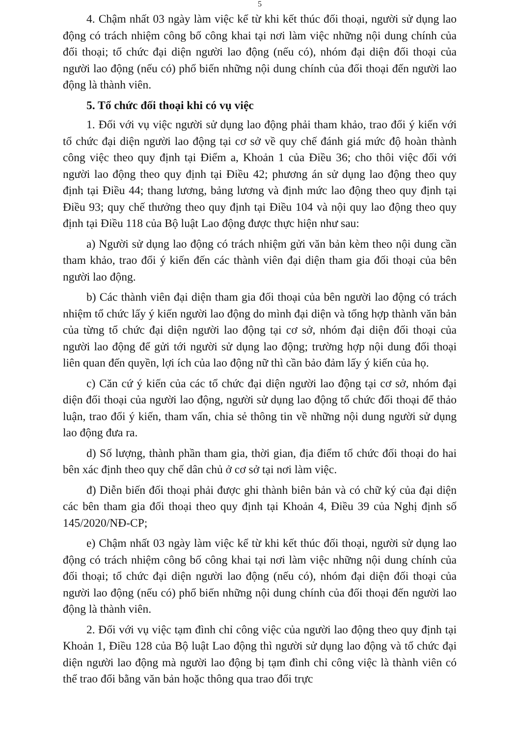5
4. Chậm nhất 03 ngày làm việc kể từ khi kết thúc đối thoại, người sử dụng lao động có trách nhiệm công bố công khai tại nơi làm việc những nội dung chính của đối thoại; tổ chức đại diện người lao động (nếu có), nhóm đại diện đối thoại của người lao động (nếu có) phổ biến những nội dung chính của đối thoại đến người lao động là thành viên.
5. Tổ chức đối thoại khi có vụ việc
1. Đối với vụ việc người sử dụng lao động phải tham khảo, trao đổi ý kiến với tổ chức đại diện người lao động tại cơ sở về quy chế đánh giá mức độ hoàn thành công việc theo quy định tại Điểm a, Khoản 1 của Điều 36; cho thôi việc đối với người lao động theo quy định tại Điều 42; phương án sử dụng lao động theo quy định tại Điều 44; thang lương, bảng lương và định mức lao động theo quy định tại Điều 93; quy chế thưởng theo quy định tại Điều 104 và nội quy lao động theo quy định tại Điều 118 của Bộ luật Lao động được thực hiện như sau:
a) Người sử dụng lao động có trách nhiệm gửi văn bản kèm theo nội dung cần tham khảo, trao đổi ý kiến đến các thành viên đại diện tham gia đối thoại của bên người lao động.
b) Các thành viên đại diện tham gia đối thoại của bên người lao động có trách nhiệm tổ chức lấy ý kiến người lao động do mình đại diện và tổng hợp thành văn bản của từng tổ chức đại diện người lao động tại cơ sở, nhóm đại diện đối thoại của người lao động để gửi tới người sử dụng lao động; trường hợp nội dung đối thoại liên quan đến quyền, lợi ích của lao động nữ thì cần bảo đảm lấy ý kiến của họ.
c) Căn cứ ý kiến của các tổ chức đại diện người lao động tại cơ sở, nhóm đại diện đối thoại của người lao động, người sử dụng lao động tổ chức đối thoại để thảo luận, trao đổi ý kiến, tham vấn, chia sẻ thông tin về những nội dung người sử dụng lao động đưa ra.
d) Số lượng, thành phần tham gia, thời gian, địa điểm tổ chức đối thoại do hai bên xác định theo quy chế dân chủ ở cơ sở tại nơi làm việc.
đ) Diễn biến đối thoại phải được ghi thành biên bản và có chữ ký của đại diện các bên tham gia đối thoại theo quy định tại Khoản 4, Điều 39 của Nghị định số 145/2020/NĐ-CP;
e) Chậm nhất 03 ngày làm việc kể từ khi kết thúc đối thoại, người sử dụng lao động có trách nhiệm công bố công khai tại nơi làm việc những nội dung chính của đối thoại; tổ chức đại diện người lao động (nếu có), nhóm đại diện đối thoại của người lao động (nếu có) phổ biến những nội dung chính của đối thoại đến người lao động là thành viên.
2. Đối với vụ việc tạm đình chỉ công việc của người lao động theo quy định tại Khoản 1, Điều 128 của Bộ luật Lao động thì người sử dụng lao động và tổ chức đại diện người lao động mà người lao động bị tạm đình chỉ công việc là thành viên có thể trao đổi bằng văn bản hoặc thông qua trao đổi trực